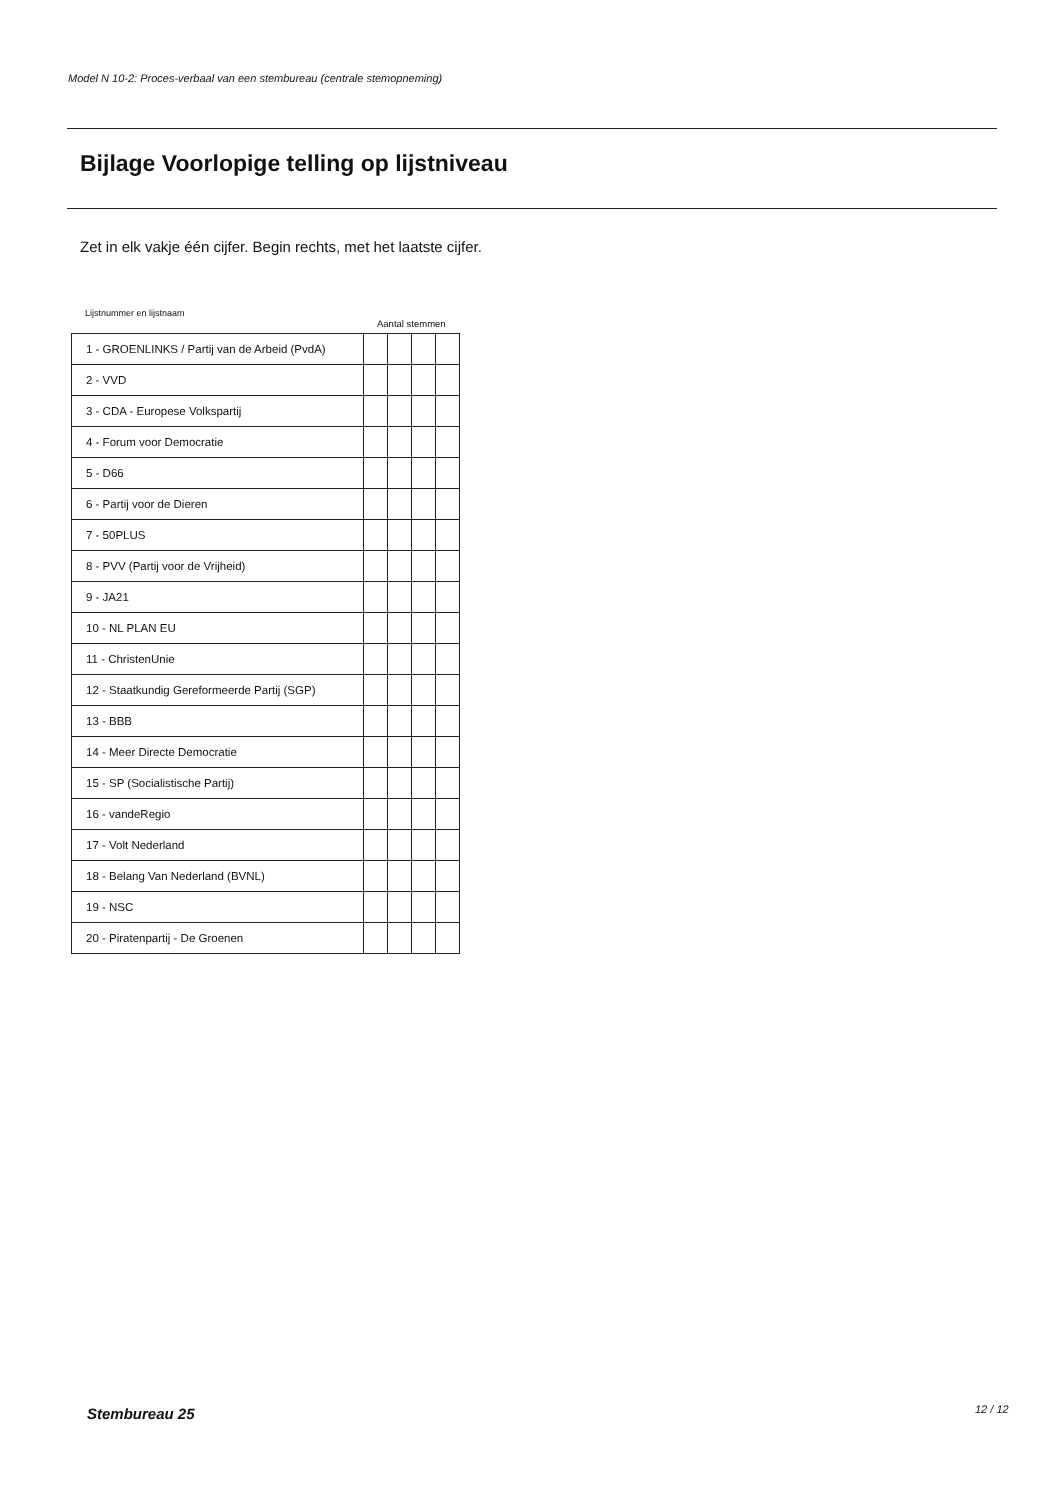Model N 10-2: Proces-verbaal van een stembureau (centrale stemopneming)
Bijlage Voorlopige telling op lijstniveau
Zet in elk vakje één cijfer. Begin rechts, met het laatste cijfer.
Lijstnummer en lijstnaam
Aantal stemmen
| 1 - GROENLINKS / Partij van de Arbeid (PvdA) | | | | |
| 2 - VVD | | | | |
| 3 - CDA - Europese Volkspartij | | | | |
| 4 - Forum voor Democratie | | | | |
| 5 - D66 | | | | |
| 6 - Partij voor de Dieren | | | | |
| 7 - 50PLUS | | | | |
| 8 - PVV (Partij voor de Vrijheid) | | | | |
| 9 - JA21 | | | | |
| 10 - NL PLAN EU | | | | |
| 11 - ChristenUnie | | | | |
| 12 - Staatkundig Gereformeerde Partij (SGP) | | | | |
| 13 - BBB | | | | |
| 14 - Meer Directe Democratie | | | | |
| 15 - SP (Socialistische Partij) | | | | |
| 16 - vandeRegio | | | | |
| 17 - Volt Nederland | | | | |
| 18 - Belang Van Nederland (BVNL) | | | | |
| 19 - NSC | | | | |
| 20 - Piratenpartij - De Groenen | | | | |
Stembureau 25 12 / 12